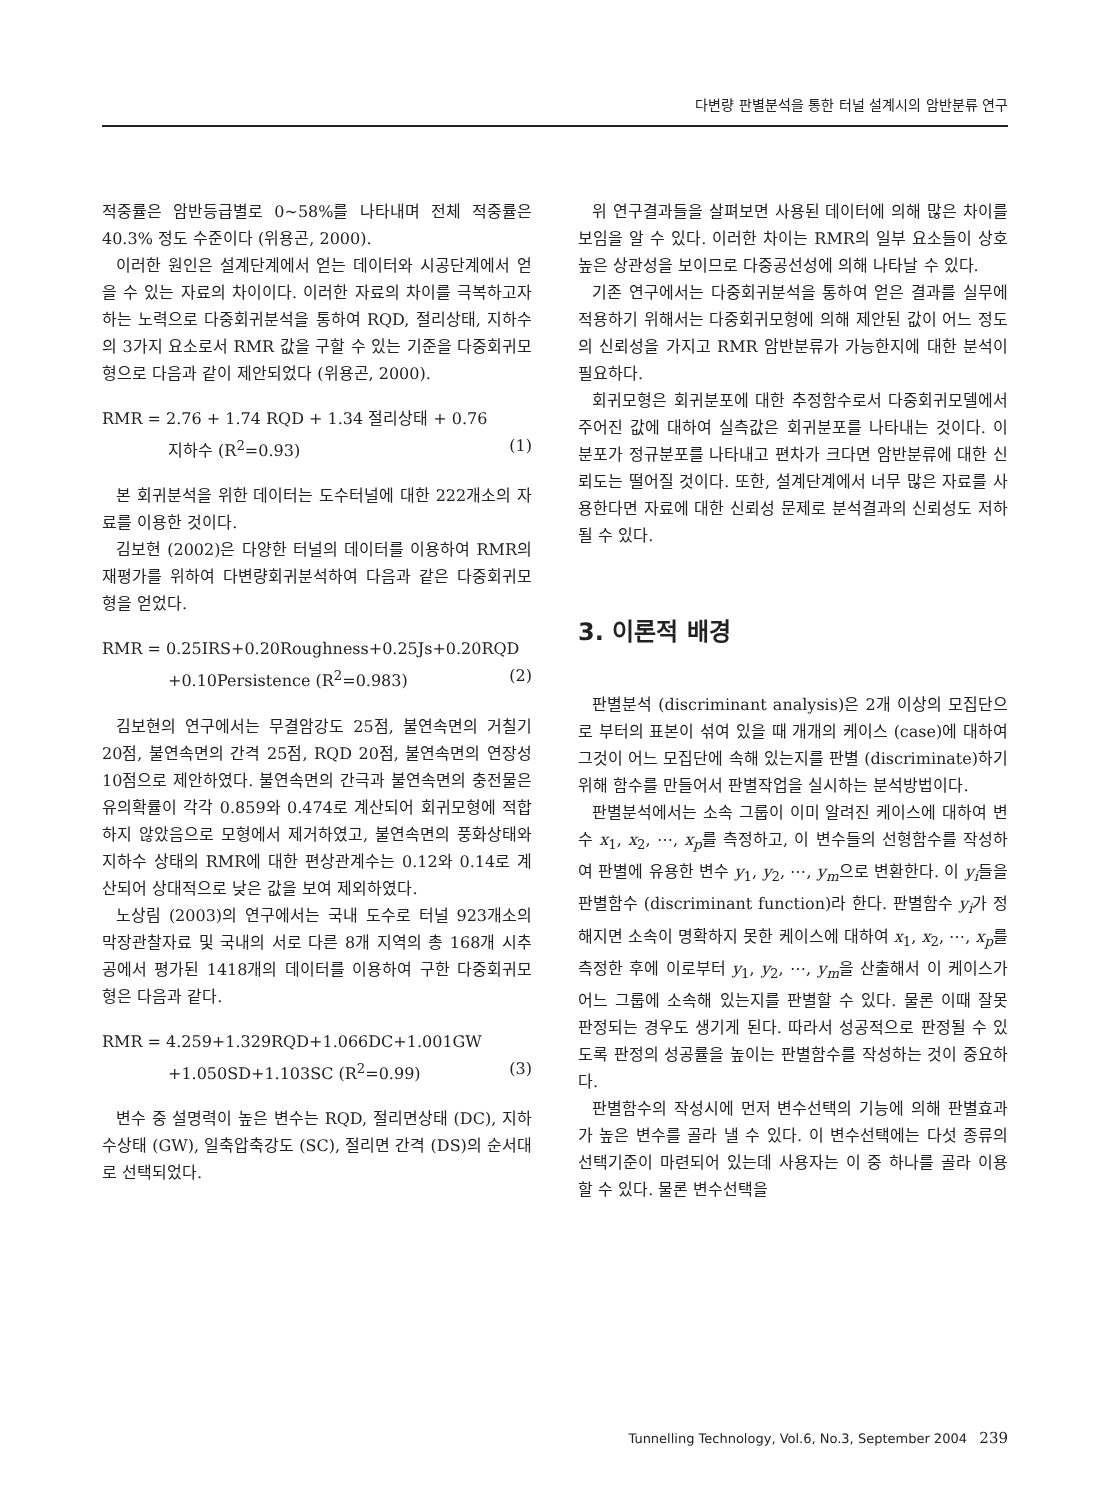다변량 판별분석을 통한 터널 설계시의 암반분류 연구
적중률은 암반등급별로 0~58%를 나타내며 전체 적중률은 40.3% 정도 수준이다 (위용곤, 2000).
이러한 원인은 설계단계에서 얻는 데이터와 시공단계에서 얻을 수 있는 자료의 차이이다. 이러한 자료의 차이를 극복하고자 하는 노력으로 다중회귀분석을 통하여 RQD, 절리상태, 지하수의 3가지 요소로서 RMR 값을 구할 수 있는 기준을 다중회귀모형으로 다음과 같이 제안되었다 (위용곤, 2000).
RMR = 2.76 + 1.74 RQD + 1.34 절리상태 + 0.76
지하수 (R<sup>2</sup>=0.93) (1)
본 회귀분석을 위한 데이터는 도수터널에 대한 222개소의 자료를 이용한 것이다.
김보현 (2002)은 다양한 터널의 데이터를 이용하여 RMR의 재평가를 위하여 다변량회귀분석하여 다음과 같은 다중회귀모형을 얻었다.
RMR = 0.25IRS+0.20Roughness+0.25Js+0.20RQD
+0.10Persistence (R<sup>2</sup>=0.983) (2)
김보현의 연구에서는 무결암강도 25점, 불연속면의 거칠기 20점, 불연속면의 간격 25점, RQD 20점, 불연속면의 연장성 10점으로 제안하였다. 불연속면의 간극과 불연속면의 충전물은 유의확률이 각각 0.859와 0.474로 계산되어 회귀모형에 적합하지 않았음으로 모형에서 제거하였고, 불연속면의 풍화상태와 지하수 상태의 RMR에 대한 편상관계수는 0.12와 0.14로 계산되어 상대적으로 낮은 값을 보여 제외하였다.
노상림 (2003)의 연구에서는 국내 도수로 터널 923개소의 막장관찰자료 및 국내의 서로 다른 8개 지역의 총 168개 시추공에서 평가된 1418개의 데이터를 이용하여 구한 다중회귀모형은 다음과 같다.
RMR = 4.259+1.329RQD+1.066DC+1.001GW
+1.050SD+1.103SC (R<sup>2</sup>=0.99) (3)
변수 중 설명력이 높은 변수는 RQD, 절리면상태 (DC), 지하수상태 (GW), 일축압축강도 (SC), 절리면 간격 (DS)의 순서대로 선택되었다.
위 연구결과들을 살펴보면 사용된 데이터에 의해 많은 차이를 보임을 알 수 있다. 이러한 차이는 RMR의 일부 요소들이 상호 높은 상관성을 보이므로 다중공선성에 의해 나타날 수 있다.
기존 연구에서는 다중회귀분석을 통하여 얻은 결과를 실무에 적용하기 위해서는 다중회귀모형에 의해 제안된 값이 어느 정도의 신뢰성을 가지고 RMR 암반분류가 가능한지에 대한 분석이 필요하다.
회귀모형은 회귀분포에 대한 추정함수로서 다중회귀모델에서 주어진 값에 대하여 실측값은 회귀분포를 나타내는 것이다. 이 분포가 정규분포를 나타내고 편차가 크다면 암반분류에 대한 신뢰도는 떨어질 것이다. 또한, 설계단계에서 너무 많은 자료를 사용한다면 자료에 대한 신뢰성 문제로 분석결과의 신뢰성도 저하될 수 있다.
3. 이론적 배경
판별분석 (discriminant analysis)은 2개 이상의 모집단으로 부터의 표본이 섞여 있을 때 개개의 케이스 (case)에 대하여 그것이 어느 모집단에 속해 있는지를 판별 (discriminate)하기 위해 함수를 만들어서 판별작업을 실시하는 분석방법이다.
판별분석에서는 소속 그룹이 이미 알려진 케이스에 대하여 변수 x<sub>1</sub>, x<sub>2</sub>, ⋯, x<sub>p</sub>를 측정하고, 이 변수들의 선형함수를 작성하여 판별에 유용한 변수 y<sub>1</sub>, y<sub>2</sub>, ⋯, y<sub>m</sub>으로 변환한다. 이 y<sub>i</sub>들을 판별함수 (discriminant function)라 한다. 판별함수 y<sub>i</sub>가 정해지면 소속이 명확하지 못한 케이스에 대하여 x<sub>1</sub>, x<sub>2</sub>, ⋯, x<sub>p</sub>를 측정한 후에 이로부터 y<sub>1</sub>, y<sub>2</sub>, ⋯, y<sub>m</sub>을 산출해서 이 케이스가 어느 그룹에 소속해 있는지를 판별할 수 있다. 물론 이때 잘못 판정되는 경우도 생기게 된다. 따라서 성공적으로 판정될 수 있도록 판정의 성공률을 높이는 판별함수를 작성하는 것이 중요하다.
판별함수의 작성시에 먼저 변수선택의 기능에 의해 판별효과가 높은 변수를 골라 낼 수 있다. 이 변수선택에는 다섯 종류의 선택기준이 마련되어 있는데 사용자는 이 중 하나를 골라 이용할 수 있다. 물론 변수선택을
Tunnelling Technology, Vol.6, No.3, September 2004 239